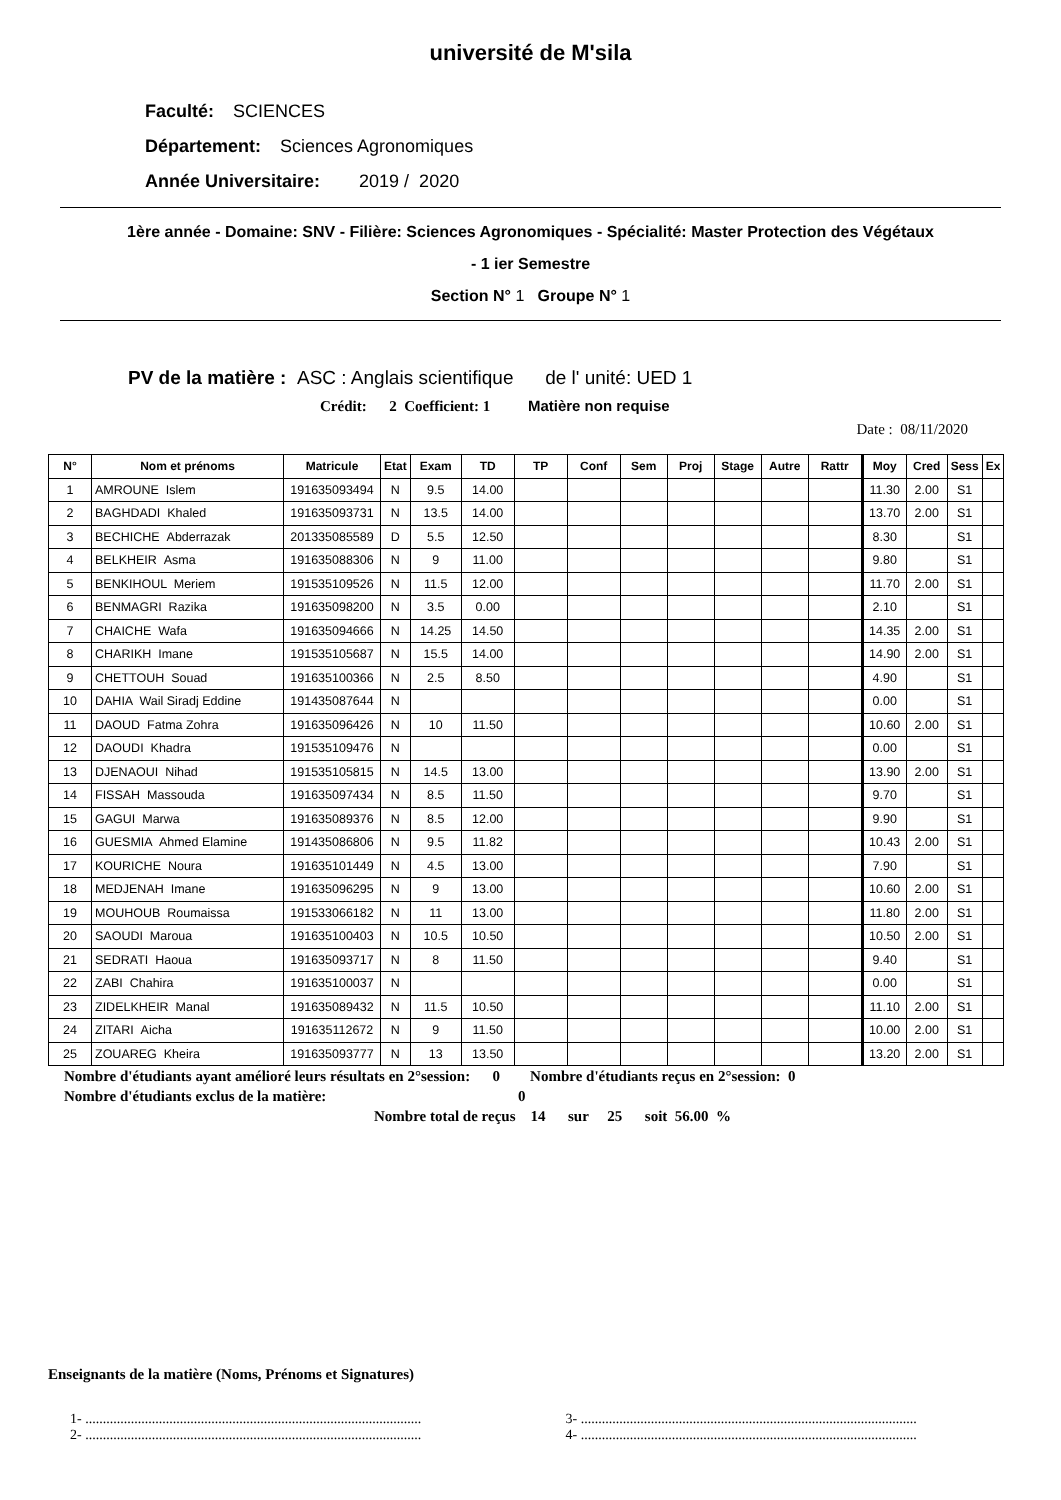université de M'sila
Faculté: SCIENCES
Département: Sciences Agronomiques
Année Universitaire: 2019 / 2020
1ère année - Domaine: SNV - Filière: Sciences Agronomiques - Spécialité: Master Protection des Végétaux
- 1 ier Semestre
Section N° 1 Groupe N° 1
PV de la matière : ASC : Anglais scientifique de l' unité: UED 1
Crédit: 2 Coefficient: 1 Matière non requise
Date : 08/11/2020
| N° | Nom et prénoms | Matricule | Etat | Exam | TD | TP | Conf | Sem | Proj | Stage | Autre | Rattr | Moy | Cred | Sess | Ex |
| --- | --- | --- | --- | --- | --- | --- | --- | --- | --- | --- | --- | --- | --- | --- | --- | --- |
| 1 | AMROUNE Islem | 191635093494 | N | 9.5 | 14.00 | | | | | | | | 11.30 | 2.00 | S1 | |
| 2 | BAGHDADI Khaled | 191635093731 | N | 13.5 | 14.00 | | | | | | | | 13.70 | 2.00 | S1 | |
| 3 | BECHICHE Abderrazak | 201335085589 | D | 5.5 | 12.50 | | | | | | | | 8.30 | | S1 | |
| 4 | BELKHEIR Asma | 191635088306 | N | 9 | 11.00 | | | | | | | | 9.80 | | S1 | |
| 5 | BENKIHOUL Meriem | 191535109526 | N | 11.5 | 12.00 | | | | | | | | 11.70 | 2.00 | S1 | |
| 6 | BENMAGRI Razika | 191635098200 | N | 3.5 | 0.00 | | | | | | | | 2.10 | | S1 | |
| 7 | CHAICHE Wafa | 191635094666 | N | 14.25 | 14.50 | | | | | | | | 14.35 | 2.00 | S1 | |
| 8 | CHARIKH Imane | 191535105687 | N | 15.5 | 14.00 | | | | | | | | 14.90 | 2.00 | S1 | |
| 9 | CHETTOUH Souad | 191635100366 | N | 2.5 | 8.50 | | | | | | | | 4.90 | | S1 | |
| 10 | DAHIA Wail Siradj Eddine | 191435087644 | N | | | | | | | | | | 0.00 | | S1 | |
| 11 | DAOUD Fatma Zohra | 191635096426 | N | 10 | 11.50 | | | | | | | | 10.60 | 2.00 | S1 | |
| 12 | DAOUDI Khadra | 191535109476 | N | | | | | | | | | | 0.00 | | S1 | |
| 13 | DJENAOUI Nihad | 191535105815 | N | 14.5 | 13.00 | | | | | | | | 13.90 | 2.00 | S1 | |
| 14 | FISSAH Massouda | 191635097434 | N | 8.5 | 11.50 | | | | | | | | 9.70 | | S1 | |
| 15 | GAGUI Marwa | 191635089376 | N | 8.5 | 12.00 | | | | | | | | 9.90 | | S1 | |
| 16 | GUESMIA Ahmed Elamine | 191435086806 | N | 9.5 | 11.82 | | | | | | | | 10.43 | 2.00 | S1 | |
| 17 | KOURICHE Noura | 191635101449 | N | 4.5 | 13.00 | | | | | | | | 7.90 | | S1 | |
| 18 | MEDJENAH Imane | 191635096295 | N | 9 | 13.00 | | | | | | | | 10.60 | 2.00 | S1 | |
| 19 | MOUHOUB Roumaissa | 191533066182 | N | 11 | 13.00 | | | | | | | | 11.80 | 2.00 | S1 | |
| 20 | SAOUDI Maroua | 191635100403 | N | 10.5 | 10.50 | | | | | | | | 10.50 | 2.00 | S1 | |
| 21 | SEDRATI Haoua | 191635093717 | N | 8 | 11.50 | | | | | | | | 9.40 | | S1 | |
| 22 | ZABI Chahira | 191635100037 | N | | | | | | | | | | 0.00 | | S1 | |
| 23 | ZIDELKHEIR Manal | 191635089432 | N | 11.5 | 10.50 | | | | | | | | 11.10 | 2.00 | S1 | |
| 24 | ZITARI Aicha | 191635112672 | N | 9 | 11.50 | | | | | | | | 10.00 | 2.00 | S1 | |
| 25 | ZOUAREG Kheira | 191635093777 | N | 13 | 13.50 | | | | | | | | 13.20 | 2.00 | S1 | |
Nombre d'étudiants ayant amélioré leurs résultats en 2°session: 0 Nombre d'étudiants reçus en 2°session: 0
Nombre d'étudiants exclus de la matière: 0
Nombre total de reçus 14 sur 25 soit 56.00 %
Enseignants de la matière (Noms, Prénoms et Signatures)
1- ................................................................................................
2- ................................................................................................
3- ................................................................................................
4- ................................................................................................